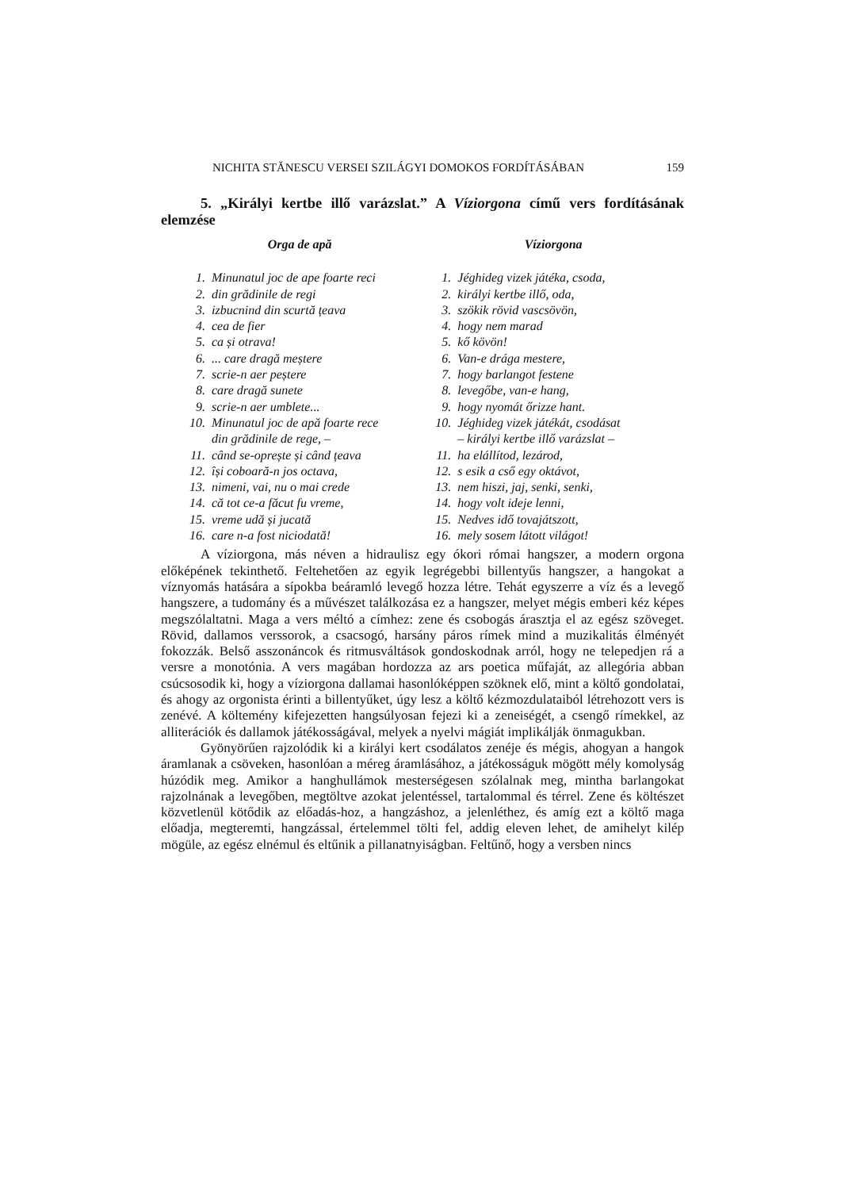NICHITA STĂNESCU VERSEI SZILÁGYI DOMOKOS FORDÍTÁSÁBAN 159
5. „Királyi kertbe illő varázslat.” A Víziorgona című vers fordításának elemzése
Orga de apă
1. Minunatul joc de ape foarte reci
2. din grădinile de regi
3. izbucnind din scurtă țeava
4. cea de fier
5. ca și otrava!
6.... care dragă meștere
7. scrie-n aer peștere
8. care dragă sunete
9. scrie-n aer umblete...
10. Minunatul joc de apă foarte rece
din grădinile de rege, –
11. când se-oprește și când țeava
12. își coboară-n jos octava,
13. nimeni, vai, nu o mai crede
14. că tot ce-a făcut fu vreme,
15. vreme udă și jucată
16. care n-a fost niciodată!
Víziorgona
1. Jéghideg vizek játéka, csoda,
2. királyi kertbe illő, oda,
3. szökik rövid vascsövön,
4. hogy nem marad
5. kő kövön!
6. Van-e drága mestere,
7. hogy barlangot festene
8. levegőbe, van-e hang,
9. hogy nyomát őrizze hant.
10. Jéghideg vizek játékát, csodásat
– királyi kertbe illő varázslat –
11. ha elállítod, lezárod,
12. s esik a cső egy oktávot,
13. nem hiszi, jaj, senki, senki,
14. hogy volt ideje lenni,
15. Nedves idő tovajátszott,
16. mely sosem látott világot!
A víziorgona, más néven a hidraulisz egy ókori római hangszer, a modern orgona előképének tekinthető. Feltehetően az egyik legrégebbi billentyűs hangszer, a hangokat a víznyomás hatására a sípokba beáramló levegő hozza létre. Tehát egyszerre a víz és a levegő hangszere, a tudomány és a művészet találkozása ez a hangszer, melyet mégis emberi kéz képes megszólaltatni. Maga a vers méltó a címhez: zene és csobogás árasztja el az egész szöveget. Rövid, dallamos verssorok, a csacsogó, harsány páros rímek mind a muzikalitás élményét fokozzák. Belső asszonáncok és ritmusváltások gondoskodnak arról, hogy ne telepedjen rá a versre a monotónia. A vers magában hordozza az ars poetica műfaját, az allegória abban csúcsosodik ki, hogy a víziorgona dallamai hasonlóképpen szöknek elő, mint a költő gondolatai, és ahogy az orgonista érinti a billentyűket, úgy lesz a költő kézmozdulataiból létrehozott vers is zenévé. A költemény kifejezetten hangsúlyosan fejezi ki a zeneiségét, a csengő rímekkel, az alliterációk és dallamok játékosságával, melyek a nyelvi mágiát implikálják önmagukban.
Gyönyörűen rajzolódik ki a királyi kert csodálatos zenéje és mégis, ahogyan a hangok áramlanak a csöveken, hasonlóan a méreg áramlásához, a játékosságuk mögött mély komolyság húzódik meg. Amikor a hanghullámok mesterségesen szólalnak meg, mintha barlangokat rajzolnának a levegőben, megtöltve azokat jelentéssel, tartalommal és térrel. Zene és költészet közvetlenül kötődik az előadás-hoz, a hangzáshoz, a jelenléthez, és amíg ezt a költő maga előadja, megteremti, hangzással, értelemmel tölti fel, addig eleven lehet, de amihelyt kilép mögüle, az egész elnémul és eltűnik a pillanatnyiságban. Feltűnő, hogy a versben nincs